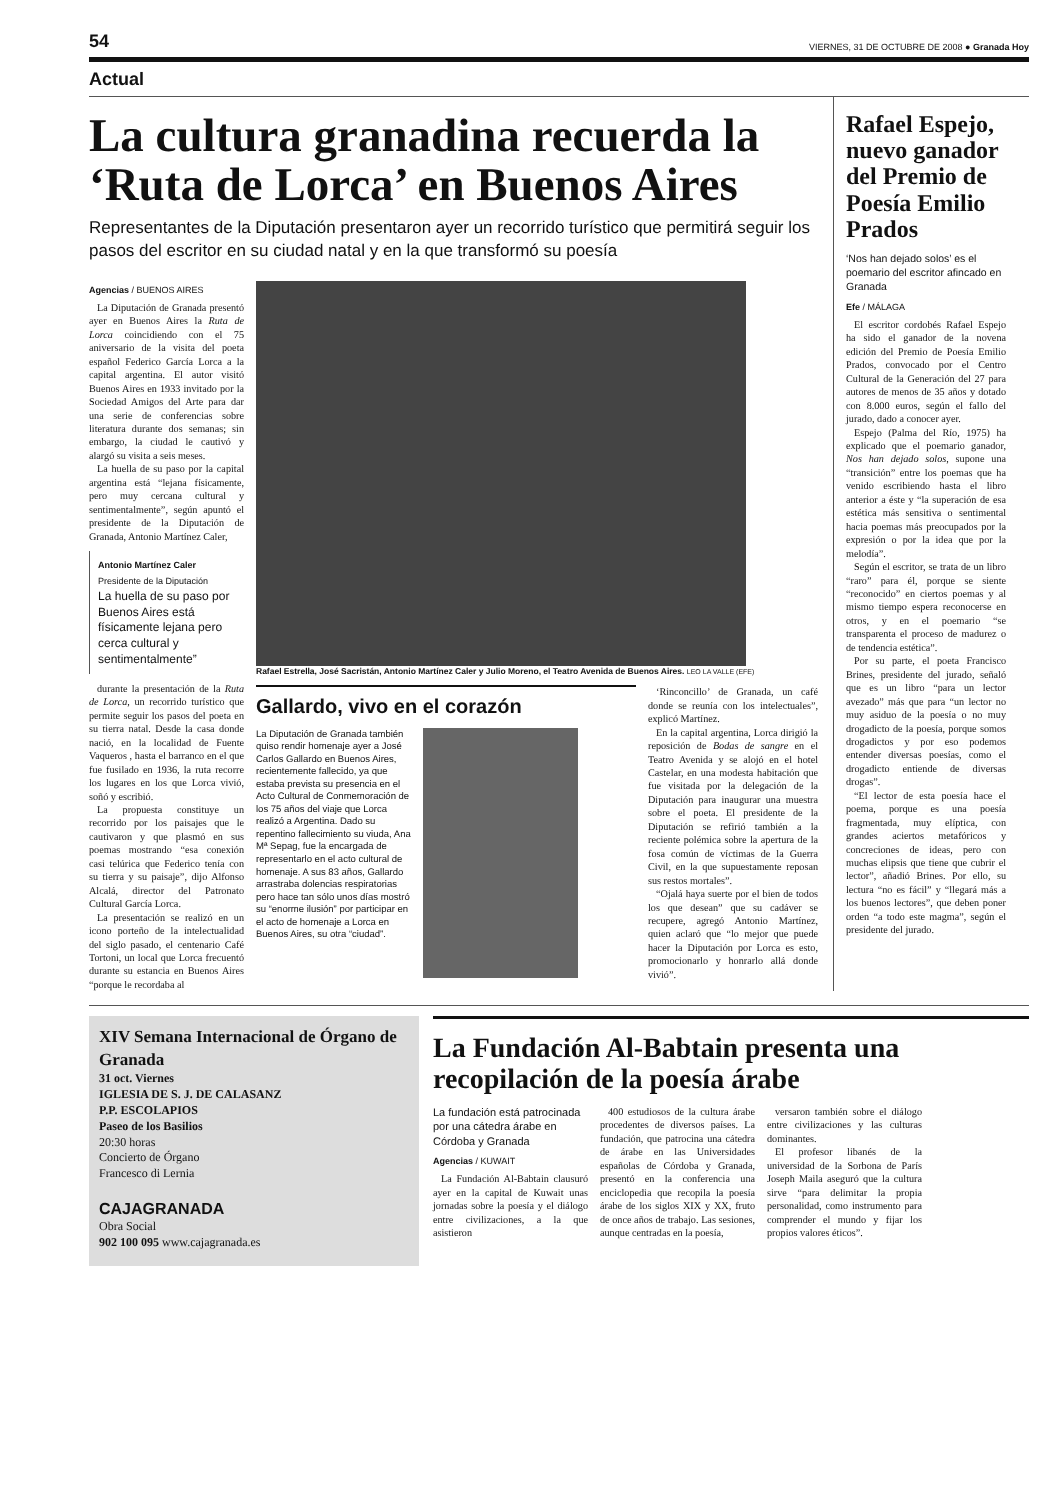54 VIERNES, 31 DE OCTUBRE DE 2008 ● Granada Hoy
Actual
La cultura granadina recuerda la ‘Ruta de Lorca’ en Buenos Aires
Representantes de la Diputación presentaron ayer un recorrido turístico que permitirá seguir los pasos del escritor en su ciudad natal y en la que transformó su poesía
Agencias / BUENOS AIRES
La Diputación de Granada presentó ayer en Buenos Aires la Ruta de Lorca coincidiendo con el 75 aniversario de la visita del poeta español Federico García Lorca a la capital argentina. El autor visitó Buenos Aires en 1933 invitado por la Sociedad Amigos del Arte para dar una serie de conferencias sobre literatura durante dos semanas; sin embargo, la ciudad le cautivó y alargó su visita a seis meses.
La huella de su paso por la capital argentina está “lejana físicamente, pero muy cercana cultural y sentimentalmente”, según apuntó el presidente de la Diputación de Granada, Antonio Martínez Caler,
Antonio Martínez Caler
Presidente de la Diputación
La huella de su paso por Buenos Aires está físicamente lejana pero cerca cultural y sentimentalmente”
durante la presentación de la Ruta de Lorca, un recorrido turístico que permite seguir los pasos del poeta en su tierra natal. Desde la casa donde nació, en la localidad de Fuente Vaqueros , hasta el barranco en el que fue fusilado en 1936, la ruta recorre los lugares en los que Lorca vivió, soñó y escribió.
La propuesta constituye un recorrido por los paisajes que le cautivaron y que plasmó en sus poemas mostrando “esa conexión casi telúrica que Federico tenía con su tierra y su paisaje”, dijo Alfonso Alcalá, director del Patronato Cultural García Lorca.
La presentación se realizó en un icono porteño de la intelectualidad del siglo pasado, el centenario Café Tortoni, un local que Lorca frecuentó durante su estancia en Buenos Aires “porque le recordaba al
Rafael Estrella, José Sacristán, Antonio Martínez Caler y Julio Moreno, el Teatro Avenida de Buenos Aires. LEO LA VALLE (EFE)
Gallardo, vivo en el corazón
La Diputación de Granada también quiso rendir homenaje ayer a José Carlos Gallardo en Buenos Aires, recientemente fallecido, ya que estaba prevista su presencia en el Acto Cultural de Conmemoración de los 75 años del viaje que Lorca realizó a Argentina. Dado su repentino fallecimiento su viuda, Ana Mª Sepag, fue la encargada de representarlo en el acto cultural de homenaje. A sus 83 años, Gallardo arrastraba dolencias respiratorias pero hace tan sólo unos días mostró su “enorme ilusión” por participar en el acto de homenaje a Lorca en Buenos Aires, su otra “ciudad”.
‘Rinconcillo’ de Granada, un café donde se reunía con los intelectuales”, explicó Martínez.
En la capital argentina, Lorca dirigió la reposición de Bodas de sangre en el Teatro Avenida y se alojó en el hotel Castelar, en una modesta habitación que fue visitada por la delegación de la Diputación para inaugurar una muestra sobre el poeta. El presidente de la Diputación se refirió también a la reciente polémica sobre la apertura de la fosa común de víctimas de la Guerra Civil, en la que supuestamente reposan sus restos mortales”.
“Ojalá haya suerte por el bien de todos los que desean” que su cadáver se recupere, agregó Antonio Martínez, quien aclaró que “lo mejor que puede hacer la Diputación por Lorca es esto, promocionarlo y honrarlo allá donde vivió”.
Rafael Espejo, nuevo ganador del Premio de Poesía Emilio Prados
‘Nos han dejado solos’ es el poemario del escritor afincado en Granada
Efe / MÁLAGA
El escritor cordobés Rafael Espejo ha sido el ganador de la novena edición del Premio de Poesía Emilio Prados, convocado por el Centro Cultural de la Generación del 27 para autores de menos de 35 años y dotado con 8.000 euros, según el fallo del jurado, dado a conocer ayer.
Espejo (Palma del Río, 1975) ha explicado que el poemario ganador, Nos han dejado solos, supone una “transición” entre los poemas que ha venido escribiendo hasta el libro anterior a éste y “la superación de esa estética más sensitiva o sentimental hacia poemas más preocupados por la expresión o por la idea que por la melodía”.
Según el escritor, se trata de un libro “raro” para él, porque se siente “reconocido” en ciertos poemas y al mismo tiempo espera reconocerse en otros, y en el poemario “se transparenta el proceso de madurez o de tendencia estética”.
Por su parte, el poeta Francisco Brines, presidente del jurado, señaló que es un libro “para un lector avezado” más que para “un lector no muy asiduo de la poesía o no muy drogadicto de la poesía, porque somos drogadictos y por eso podemos entender diversas poesías, como el drogadicto entiende de diversas drogas”.
“El lector de esta poesía hace el poema, porque es una poesía fragmentada, muy elíptica, con grandes aciertos metafóricos y concreciones de ideas, pero con muchas elipsis que tiene que cubrir el lector”, añadió Brines. Por ello, su lectura “no es fácil” y “llegará más a los buenos lectores”, que deben poner orden “a todo este magma”, según el presidente del jurado.
XIV Semana Internacional de Órgano de Granada
31 oct. Viernes
IGLESIA DE S. J. DE CALASANZ
P.P. ESCOLAPIOS
Paseo de los Basilios
20:30 horas
Concierto de Órgano
Francesco di Lernia
CAJAGRANADA
Obra Social
902 100 095 www.cajagranada.es
La Fundación Al-Babtain presenta una recopilación de la poesía árabe
La fundación está patrocinada por una cátedra árabe en Córdoba y Granada
Agencias / KUWAIT
La Fundación Al-Babtain clausuró ayer en la capital de Kuwait unas jornadas sobre la poesía y el diálogo entre civilizaciones, a la que asistieron
400 estudiosos de la cultura árabe procedentes de diversos países. La fundación, que patrocina una cátedra de árabe en las Universidades españolas de Córdoba y Granada, presentó en la conferencia una enciclopedia que recopila la poesía árabe de los siglos XIX y XX, fruto de once años de trabajo. Las sesiones, aunque centradas en la poesía,
versaron también sobre el diálogo entre civilizaciones y las culturas dominantes.
El profesor libanés de la universidad de la Sorbona de París Joseph Maila aseguró que la cultura sirve “para delimitar la propia personalidad, como instrumento para comprender el mundo y fijar los propios valores éticos”.